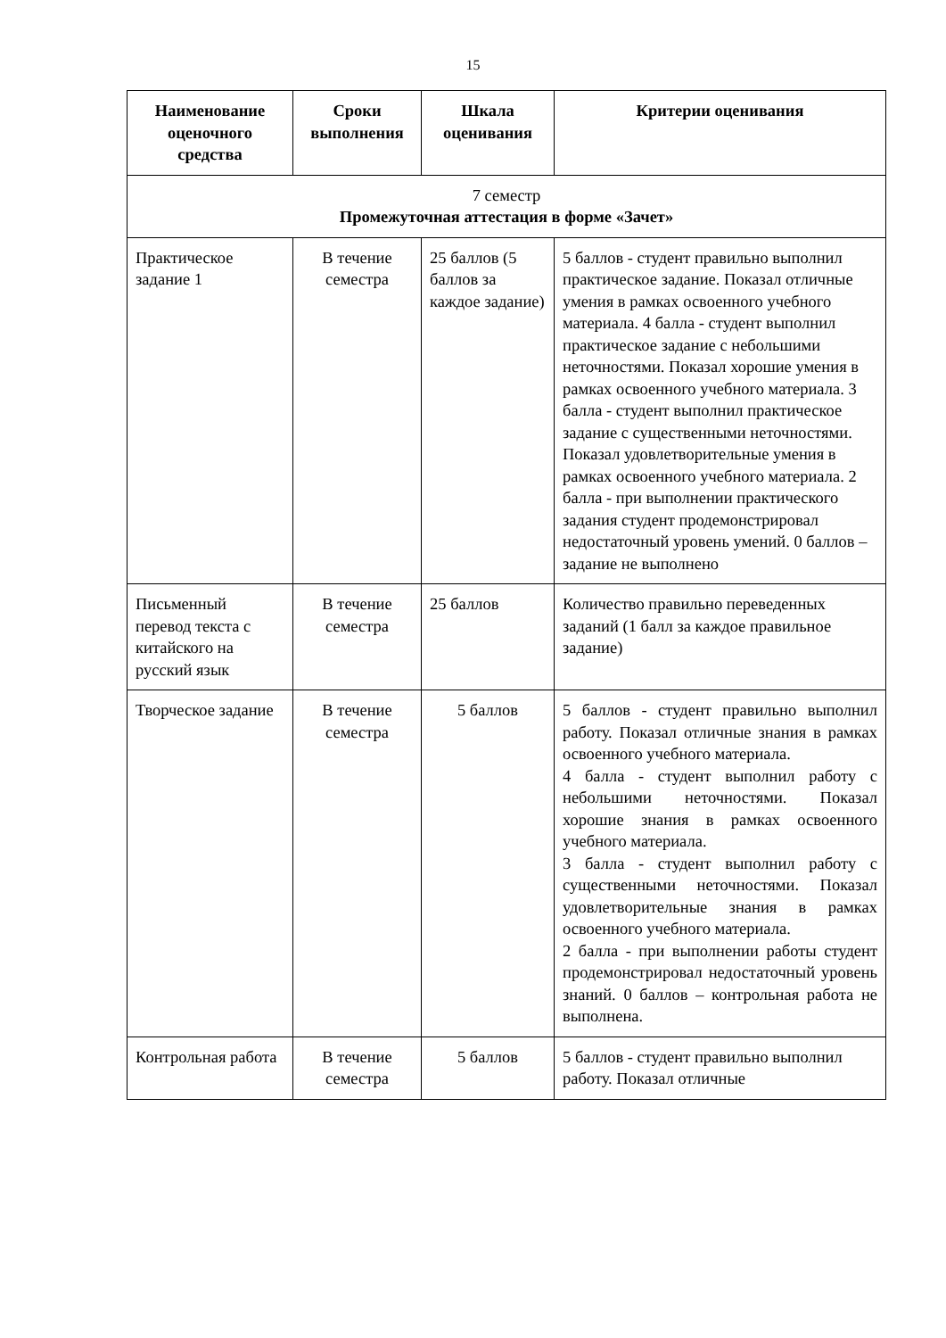15
| Наименование оценочного средства | Сроки выполнения | Шкала оценивания | Критерии оценивания |
| --- | --- | --- | --- |
| 7 семестр Промежуточная аттестация в форме «Зачет» | | | |
| Практическое задание 1 | В течение семестра | 25 баллов (5 баллов за каждое задание) | 5 баллов - студент правильно выполнил практическое задание. Показал отличные умения в рамках освоенного учебного материала. 4 балла - студент выполнил практическое задание с небольшими неточностями. Показал хорошие умения в рамках освоенного учебного материала. 3 балла - студент выполнил практическое задание с существенными неточностями. Показал удовлетворительные умения в рамках освоенного учебного материала. 2 балла - при выполнении практического задания студент продемонстрировал недостаточный уровень умений. 0 баллов – задание не выполнено |
| Письменный перевод текста с китайского на русский язык | В течение семестра | 25 баллов | Количество правильно переведенных заданий (1 балл за каждое правильное задание) |
| Творческое задание | В течение семестра | 5 баллов | 5 баллов - студент правильно выполнил работу. Показал отличные знания в рамках освоенного учебного материала. 4 балла - студент выполнил работу с небольшими неточностями. Показал хорошие знания в рамках освоенного учебного материала. 3 балла - студент выполнил работу с существенными неточностями. Показал удовлетворительные знания в рамках освоенного учебного материала. 2 балла - при выполнении работы студент продемонстрировал недостаточный уровень знаний. 0 баллов – контрольная работа не выполнена. |
| Контрольная работа | В течение семестра | 5 баллов | 5 баллов - студент правильно выполнил работу. Показал отличные |